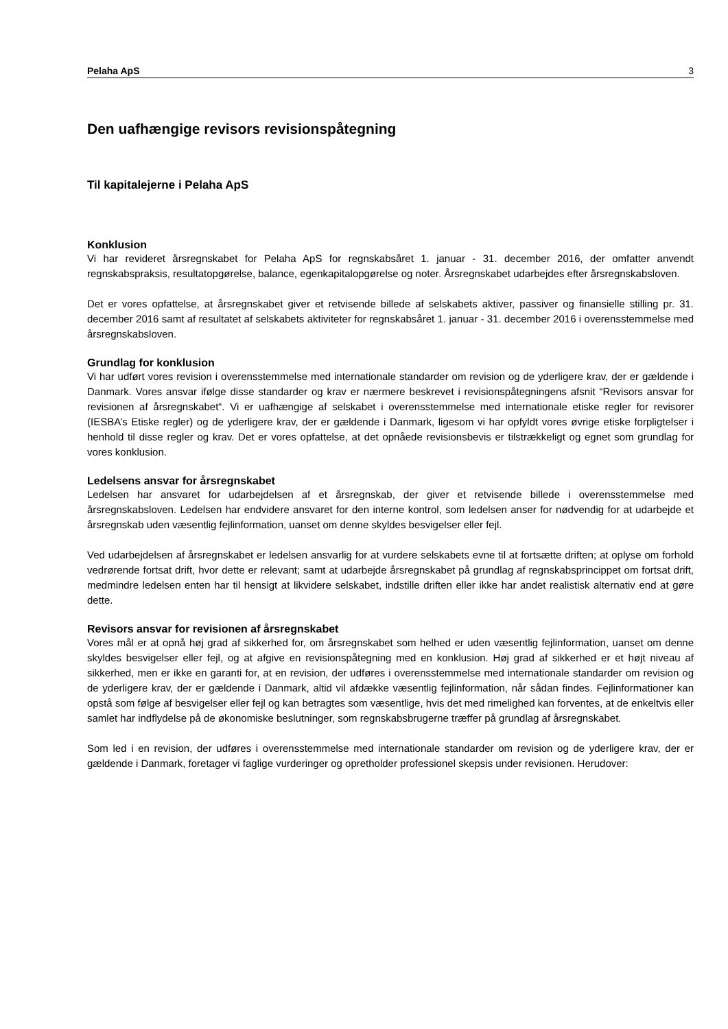Pelaha ApS 3
Den uafhængige revisors revisionspåtegning
Til kapitalejerne i Pelaha ApS
Konklusion
Vi har revideret årsregnskabet for Pelaha ApS for regnskabsåret 1. januar - 31. december 2016, der omfatter anvendt regnskabspraksis, resultatopgørelse, balance, egenkapitalopgørelse og noter. Årsregnskabet udarbejdes efter årsregnskabsloven.
Det er vores opfattelse, at årsregnskabet giver et retvisende billede af selskabets aktiver, passiver og finansielle stilling pr. 31. december 2016 samt af resultatet af selskabets aktiviteter for regnskabsåret 1. januar - 31. december 2016 i overensstemmelse med årsregnskabsloven.
Grundlag for konklusion
Vi har udført vores revision i overensstemmelse med internationale standarder om revision og de yderligere krav, der er gældende i Danmark. Vores ansvar ifølge disse standarder og krav er nærmere beskrevet i revisionspåtegningens afsnit “Revisors ansvar for revisionen af årsregnskabet“. Vi er uafhængige af selskabet i overensstemmelse med internationale etiske regler for revisorer (IESBA’s Etiske regler) og de yderligere krav, der er gældende i Danmark, ligesom vi har opfyldt vores øvrige etiske forpligtelser i henhold til disse regler og krav. Det er vores opfattelse, at det opnåede revisionsbevis er tilstrækkeligt og egnet som grundlag for vores konklusion.
Ledelsens ansvar for årsregnskabet
Ledelsen har ansvaret for udarbejdelsen af et årsregnskab, der giver et retvisende billede i overensstemmelse med årsregnskabsloven. Ledelsen har endvidere ansvaret for den interne kontrol, som ledelsen anser for nødvendig for at udarbejde et årsregnskab uden væsentlig fejlinformation, uanset om denne skyldes besvigelser eller fejl.
Ved udarbejdelsen af årsregnskabet er ledelsen ansvarlig for at vurdere selskabets evne til at fortsætte driften; at oplyse om forhold vedrørende fortsat drift, hvor dette er relevant; samt at udarbejde årsregnskabet på grundlag af regnskabsprincippet om fortsat drift, medmindre ledelsen enten har til hensigt at likvidere selskabet, indstille driften eller ikke har andet realistisk alternativ end at gøre dette.
Revisors ansvar for revisionen af årsregnskabet
Vores mål er at opnå høj grad af sikkerhed for, om årsregnskabet som helhed er uden væsentlig fejlinformation, uanset om denne skyldes besvigelser eller fejl, og at afgive en revisionspåtegning med en konklusion. Høj grad af sikkerhed er et højt niveau af sikkerhed, men er ikke en garanti for, at en revision, der udføres i overensstemmelse med internationale standarder om revision og de yderligere krav, der er gældende i Danmark, altid vil afdække væsentlig fejlinformation, når sådan findes. Fejlinformationer kan opstå som følge af besvigelser eller fejl og kan betragtes som væsentlige, hvis det med rimelighed kan forventes, at de enkeltvis eller samlet har indflydelse på de økonomiske beslutninger, som regnskabsbrugerne træffer på grundlag af årsregnskabet.
Som led i en revision, der udføres i overensstemmelse med internationale standarder om revision og de yderligere krav, der er gældende i Danmark, foretager vi faglige vurderinger og opretholder professionel skepsis under revisionen. Herudover: